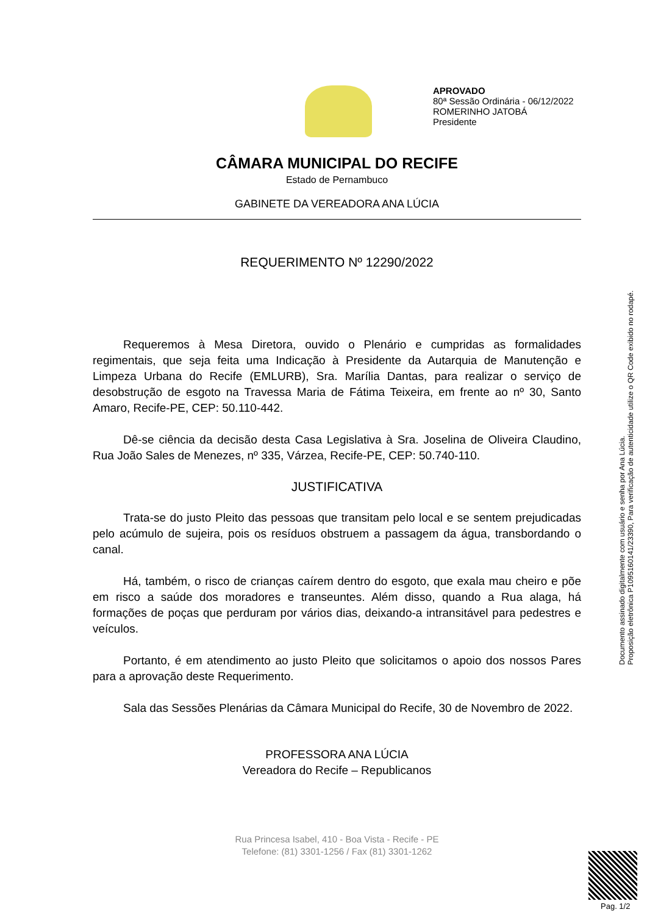APROVADO
80ª Sessão Ordinária - 06/12/2022
ROMERINHO JATOBÁ
Presidente
CÂMARA MUNICIPAL DO RECIFE
Estado de Pernambuco
GABINETE DA VEREADORA ANA LÚCIA
REQUERIMENTO Nº 12290/2022
Requeremos à Mesa Diretora, ouvido o Plenário e cumpridas as formalidades regimentais, que seja feita uma Indicação à Presidente da Autarquia de Manutenção e Limpeza Urbana do Recife (EMLURB), Sra. Marília Dantas, para realizar o serviço de desobstrução de esgoto na Travessa Maria de Fátima Teixeira, em frente ao nº 30, Santo Amaro, Recife-PE, CEP: 50.110-442.
Dê-se ciência da decisão desta Casa Legislativa à Sra. Joselina de Oliveira Claudino, Rua João Sales de Menezes, nº 335, Várzea, Recife-PE, CEP: 50.740-110.
JUSTIFICATIVA
Trata-se do justo Pleito das pessoas que transitam pelo local e se sentem prejudicadas pelo acúmulo de sujeira, pois os resíduos obstruem a passagem da água, transbordando o canal.
Há, também, o risco de crianças caírem dentro do esgoto, que exala mau cheiro e põe em risco a saúde dos moradores e transeuntes. Além disso, quando a Rua alaga, há formações de poças que perduram por vários dias, deixando-a intransitável para pedestres e veículos.
Portanto, é em atendimento ao justo Pleito que solicitamos o apoio dos nossos Pares para a aprovação deste Requerimento.
Sala das Sessões Plenárias da Câmara Municipal do Recife, 30 de Novembro de 2022.
PROFESSORA ANA LÚCIA
Vereadora do Recife – Republicanos
Rua Princesa Isabel, 410 - Boa Vista - Recife - PE
Telefone: (81) 3301-1256 / Fax (81) 3301-1262
Documento assinado digitalmente com usuário e senha por Ana Lúcia.
Proposição eletrônica P1095160141/23390, Para verificação de autenticidade utilize o QR Code exibido no rodapé.
Pag. 1/2